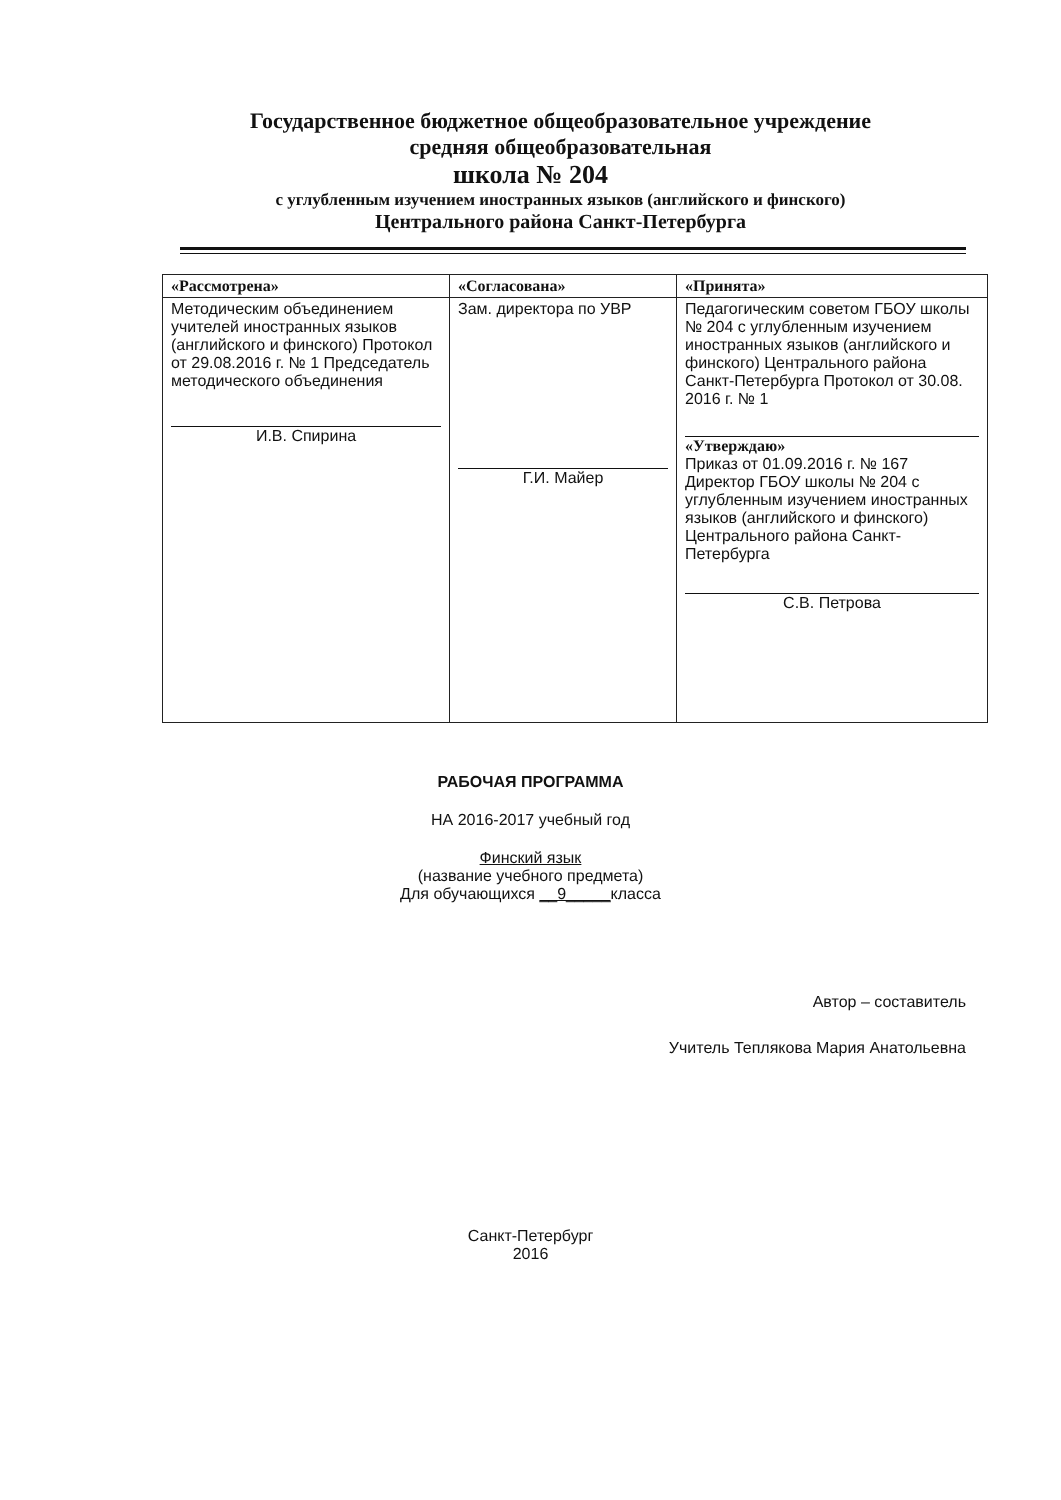Государственное бюджетное общеобразовательное учреждение
средняя общеобразовательная
школа № 204
с углубленным изучением иностранных языков (английского и финского)
Центрального района Санкт-Петербурга
| «Рассмотрена» | «Согласована» | «Принята» |
| --- | --- | --- |
| Методическим объединением учителей иностранных языков (английского и финского) Протокол от 29.08.2016 г. № 1 Председатель методического объединения И.В. Спирина | Зам. директора по УВР Г.И. Майер | Педагогическим советом ГБОУ школы № 204 с углубленным изучением иностранных языков (английского и финского) Центрального района Санкт-Петербурга Протокол от 30.08. 2016 г. № 1 «Утверждаю» Приказ от 01.09.2016 г. № 167 Директор ГБОУ школы № 204 с углубленным изучением иностранных языков (английского и финского) Центрального района Санкт-Петербурга С.В. Петрова |
РАБОЧАЯ ПРОГРАММА
НА 2016-2017 учебный год
Финский язык
(название учебного предмета)
Для обучающихся __9_____класса
Автор – составитель
Учитель Теплякова Мария Анатольевна
Санкт-Петербург
2016